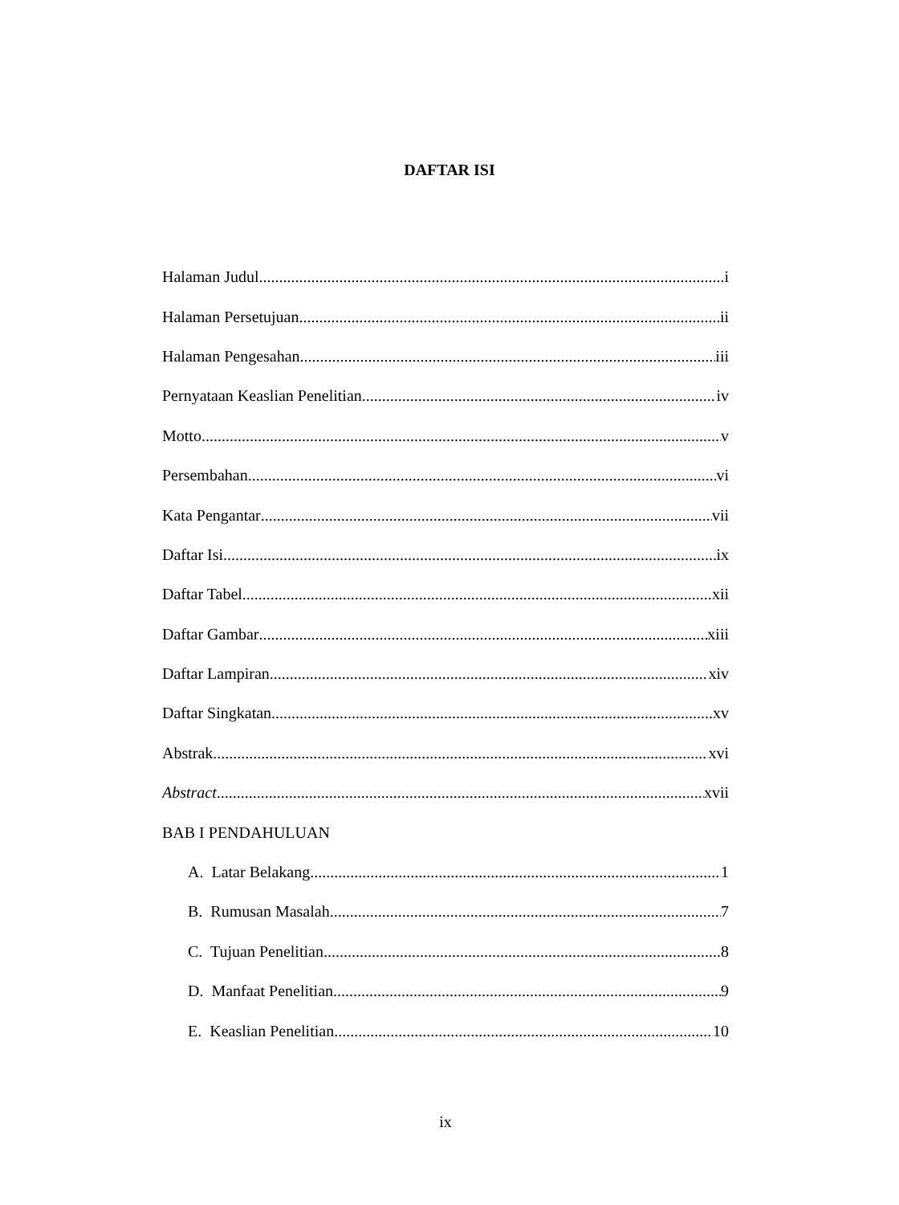DAFTAR ISI
Halaman Judul i
Halaman Persetujuan ii
Halaman Pengesahan iii
Pernyataan Keaslian Penelitian. iv
Motto v
Persembahan vi
Kata Pengantar vii
Daftar Isi ix
Daftar Tabel xii
Daftar Gambar xiii
Daftar Lampiran xiv
Daftar Singkatan xv
Abstrak xvi
Abstract xvii
BAB I PENDAHULUAN
A. Latar Belakang 1
B. Rumusan Masalah 7
C. Tujuan Penelitian 8
D. Manfaat Penelitian 9
E. Keaslian Penelitian 10
ix